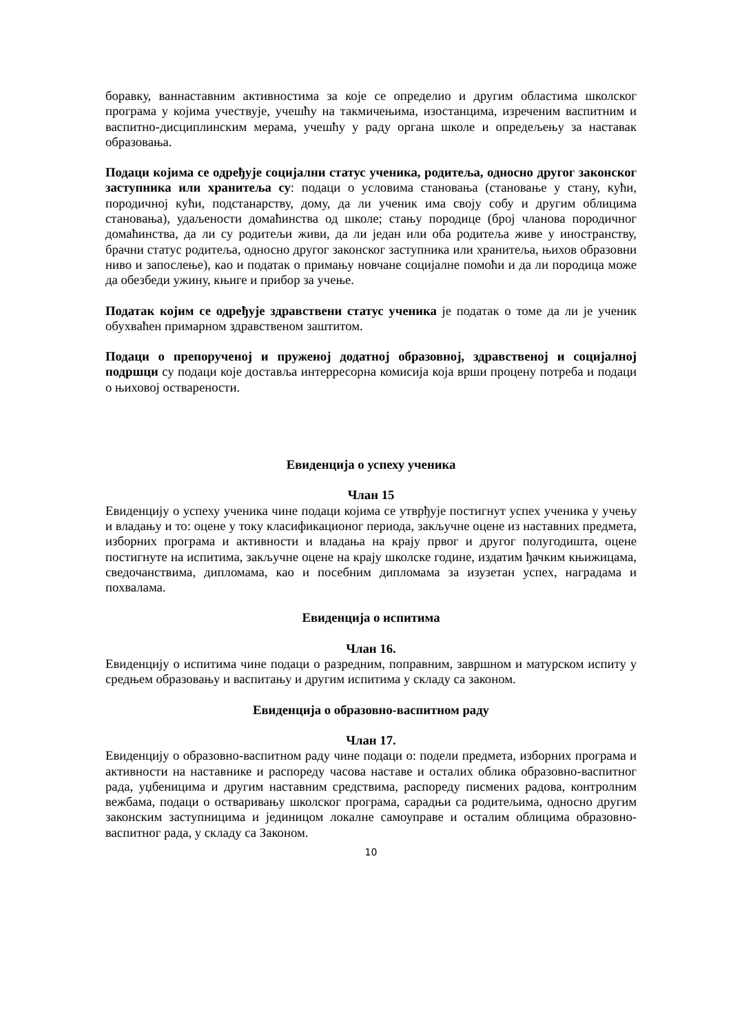боравку, ваннаставним активностима за које се определио и другим областима школског програма у којима учествује, учешћу на такмичењима, изостанцима, изреченим васпитним и васпитно-дисциплинским мерама, учешћу у раду органа школе и опредељењу за наставак образовања.
Подаци којима се одређује социјални статус ученика, родитеља, односно другог законског заступника или хранитеља су: подаци о условима становања (становање у стану, кући, породичној кући, подстанарству, дому, да ли ученик има своју собу и другим облицима становања), удаљености домаћинства од школе; стању породице (број чланова породичног домаћинства, да ли су родитељи живи, да ли један или оба родитеља живе у иностранству, брачни статус родитеља, односно другог законског заступника или хранитеља, њихов образовни ниво и запослење), као и податак о примању новчане социјалне помоћи и да ли породица може да обезбеди ужину, књиге и прибор за учење.
Податак којим се одређује здравствени статус ученика је податак о томе да ли је ученик обухваћен примарном здравственом заштитом.
Подаци о препорученој и пруженој додатној образовној, здравственој и социјалној подршци су подаци које доставља интерресорна комисија која врши процену потреба и подаци о њиховој остварености.
Евиденција о успеху ученика
Члан 15
Евиденцију о успеху ученика чине подаци којима се утврђује постигнут успех ученика у учењу и владању и то: оцене у току класификационог периода, закључне оцене из наставних предмета, изборних програма и активности и владања на крају првог и другог полугодишта, оцене постигнуте на испитима, закључне оцене на крају школске године, издатим ђачким књижицама, сведочанствима, дипломама, као и посебним дипломама за изузетан успех, наградама и похвалама.
Евиденција о испитима
Члан 16.
Евиденцију о испитима чине подаци о разредним, поправним, завршном и матурском испиту у средњем образовању и васпитању и другим испитима у складу са законом.
Евиденција о образовно-васпитном раду
Члан 17.
Евиденцију о образовно-васпитном раду чине подаци о: подели предмета, изборних програма и активности на наставнике и распореду часова наставе и осталих облика образовно-васпитног рада, уџбеницима и другим наставним средствима, распореду писмених радова, контролним вежбама, подаци о остваривању школског програма, сарадњи са родитељима, односно другим законским заступницима и јединицом локалне самоуправе и осталим облицима образовно-васпитног рада, у складу са Законом.
10